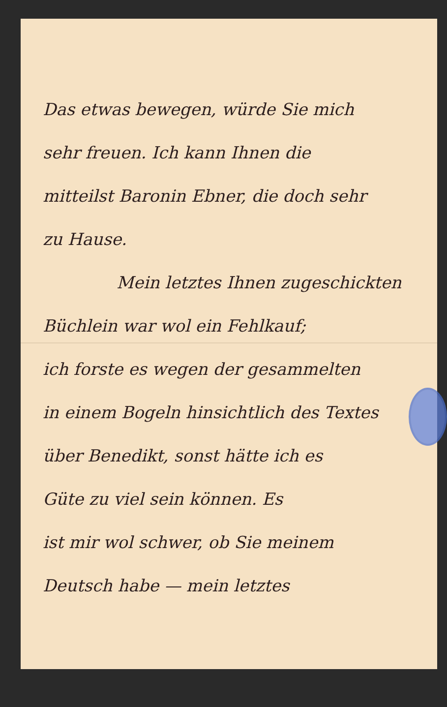Das etwas bewegen, würde Sie mich
sehr freuen. Ich kann Ihnen die
mitteilst Baronin Ebner, die doch sehr
zu Hause.
Mein letztes Ihnen zugeschickten
Büchlein war wol ein Fehlkauf;
ich forste es wegen der gesammelten
in einem Bogeln hinsichtlich des Textes
über Benedikt, sonst hätte ich es
Güte zu viel sein können. Es
ist mir wol schwer, ob Sie meinem
Deutsch habe — mein letztes